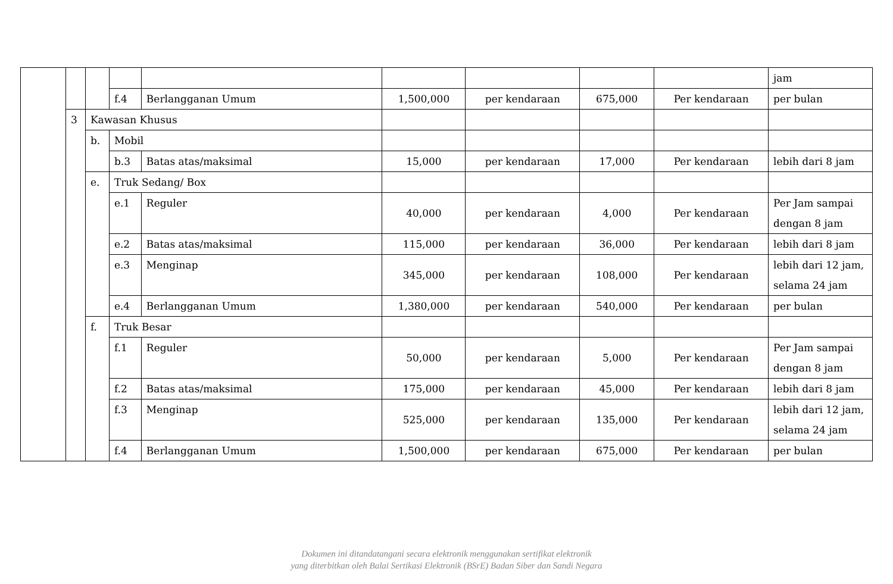| | | | | | | | | | jam |
| | | | f.4 | Berlangganan Umum | 1,500,000 | per kendaraan | 675,000 | Per kendaraan | per bulan |
| | 3 | Kawasan Khusus | | | | | | | |
| | | b. | Mobil | | | | | | |
| | | | b.3 | Batas atas/maksimal | 15,000 | per kendaraan | 17,000 | Per kendaraan | lebih dari 8 jam |
| | | e. | Truk Sedang/ Box | | | | | | |
| | | | e.1 | Reguler | 40,000 | per kendaraan | 4,000 | Per kendaraan | Per Jam sampai dengan 8 jam |
| | | | e.2 | Batas atas/maksimal | 115,000 | per kendaraan | 36,000 | Per kendaraan | lebih dari 8 jam |
| | | | e.3 | Menginap | 345,000 | per kendaraan | 108,000 | Per kendaraan | lebih dari 12 jam, selama 24 jam |
| | | | e.4 | Berlangganan Umum | 1,380,000 | per kendaraan | 540,000 | Per kendaraan | per bulan |
| | | f. | Truk Besar | | | | | | |
| | | | f.1 | Reguler | 50,000 | per kendaraan | 5,000 | Per kendaraan | Per Jam sampai dengan 8 jam |
| | | | f.2 | Batas atas/maksimal | 175,000 | per kendaraan | 45,000 | Per kendaraan | lebih dari 8 jam |
| | | | f.3 | Menginap | 525,000 | per kendaraan | 135,000 | Per kendaraan | lebih dari 12 jam, selama 24 jam |
| | | | f.4 | Berlangganan Umum | 1,500,000 | per kendaraan | 675,000 | Per kendaraan | per bulan |
Dokumen ini ditandatangani secara elektronik menggunakan sertifikat elektronik
yang diterbitkan oleh Balai Sertikasi Elektronik (BSrE) Badan Siber dan Sandi Negara